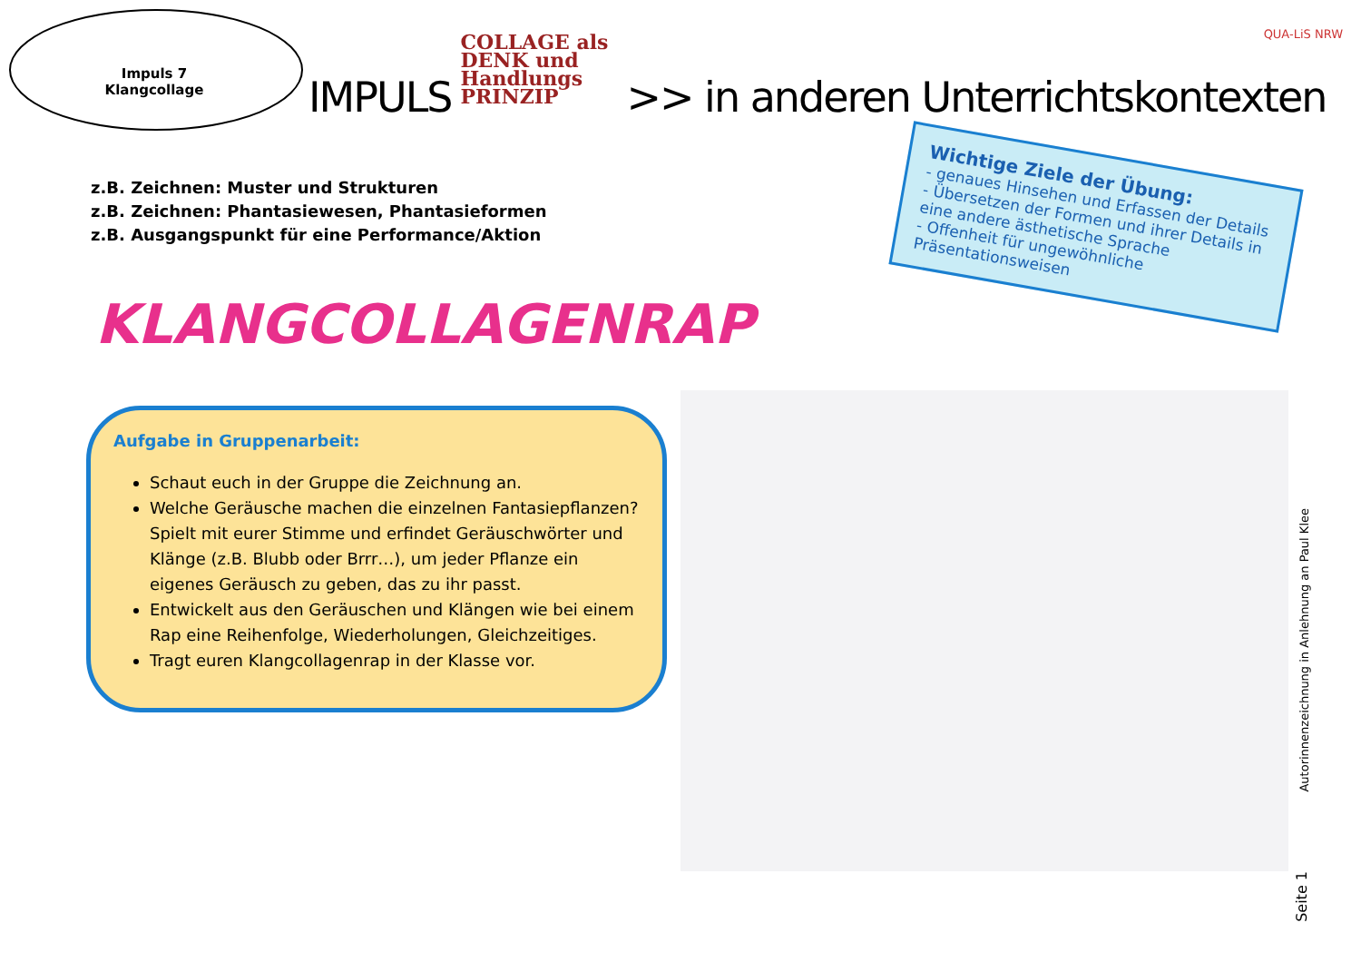QUA-LiS NRW
Impuls 7
Klangcollage
IMPULS
COLLAGE als
DENK und
Handlungs
PRINZIP
>> in anderen Unterrichtskontexten
z.B. Zeichnen: Muster und Strukturen
z.B. Zeichnen: Phantasiewesen, Phantasieformen
z.B. Ausgangspunkt für eine Performance/Aktion
KLANGCOLLAGENRAP
Aufgabe in Gruppenarbeit:
Schaut euch in der Gruppe die Zeichnung an.
Welche Geräusche machen die einzelnen Fantasiepflanzen? Spielt mit eurer Stimme und erfindet Geräuschwörter und Klänge (z.B. Blubb oder Brrr…), um jeder Pflanze ein eigenes Geräusch zu geben, das zu ihr passt.
Entwickelt aus den Geräuschen und Klängen wie bei einem Rap eine Reihenfolge, Wiederholungen, Gleichzeitiges.
Tragt euren Klangcollagenrap in der Klasse vor.
Wichtige Ziele der Übung:
- genaues Hinsehen und Erfassen der Details
- Übersetzen der Formen und ihrer Details in eine andere ästhetische Sprache
- Offenheit für ungewöhnliche Präsentationsweisen
Autorinnenzeichnung in Anlehnung an Paul Klee
Seite 1